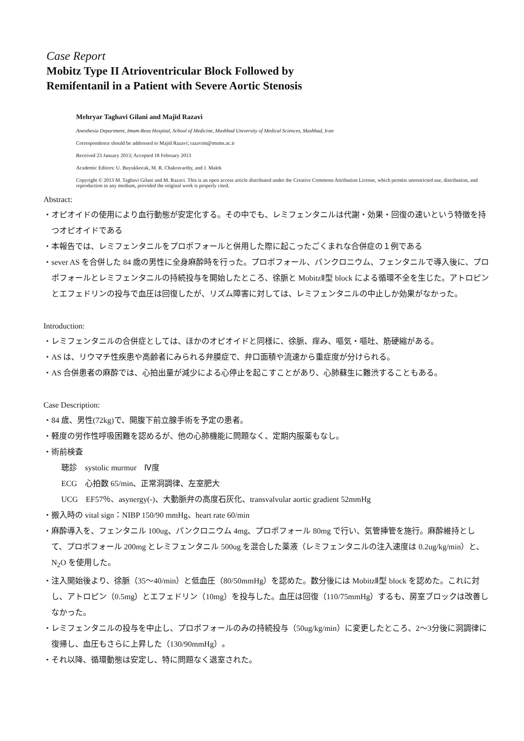Case Report
Mobitz Type II Atrioventricular Block Followed by
Remifentanil in a Patient with Severe Aortic Stenosis
Mehryar Taghavi Gilani and Majid Razavi
Anesthesia Department, Imam-Reza Hospital, School of Medicine, Mashhad University of Medical Sciences, Mashhad, Iran
Correspondence should be addressed to Majid Razavi; razavim@mums.ac.ir
Received 23 January 2013; Accepted 18 February 2013
Academic Editors: U. Buyukkocak, M. R. Chakravarthy, and J. Malek
Copyright © 2013 M. Taghavi Gilani and M. Razavi. This is an open access article distributed under the Creative Commons Attribution License, which permits unrestricted use, distribution, and reproduction in any medium, provided the original work is properly cited.
Abstract:
・オピオイドの使用により血行動態が安定化する。その中でも、レミフェンタニルは代謝・効果・回復の速いという特徴を持つオピオイドである
・本報告では、レミフェンタニルをプロポフォールと併用した際に起こったごくまれな合併症の１例である
・sever AS を合併した 84 歳の男性に全身麻酔時を行った。プロポフォール、パンクロニウム、フェンタニルで導入後に、プロポフォールとレミフェンタニルの持続投与を開始したところ、徐脈と MobitzⅡ型 block による循環不全を生じた。アトロピンとエフェドリンの投与で血圧は回復したが、リズム障害に対しては、レミフェンタニルの中止しか効果がなかった。
Introduction:
・レミフェンタニルの合併症としては、ほかのオピオイドと同様に、徐脈、痒み、嘔気・嘔吐、筋硬縮がある。
・AS は、リウマチ性疾患や高齢者にみられる弁膜症で、弁口面積や流速から重症度が分けられる。
・AS 合併患者の麻酔では、心拍出量が減少による心停止を起こすことがあり、心肺蘇生に難渋することもある。
Case Description:
・84 歳、男性(72kg)で、開腹下前立腺手術を予定の患者。
・軽度の労作性呼吸困難を認めるが、他の心肺機能に問題なく、定期内服薬もなし。
・術前検査
聴診　systolic murmur　Ⅳ度
ECG　心拍数 65/min、正常洞調律、左室肥大
UCG　EF57％、asynergy(-)、大動脈弁の高度石灰化、transvalvular aortic gradient 52mmHg
・搬入時の vital sign：NIBP 150/90 mmHg、heart rate 60/min
・麻酔導入を、フェンタニル 100ug、パンクロニウム 4mg、プロポフォール 80mg で行い、気管挿管を施行。麻酔維持として、プロポフォール 200mg とレミフェンタニル 500ug を混合した薬液（レミフェンタニルの注入速度は 0.2ug/kg/min）と、N<sub>2</sub>O を使用した。
・注入開始後より、徐脈（35～40/min）と低血圧（80/50mmHg）を認めた。数分後には MobitzⅡ型 block を認めた。これに対し、アトロピン（0.5mg）とエフェドリン（10mg）を投与した。血圧は回復（110/75mmHg）するも、房室ブロックは改善しなかった。
・レミフェンタニルの投与を中止し、プロポフォールのみの持続投与（50ug/kg/min）に変更したところ、2～3分後に洞調律に復帰し、血圧もさらに上昇した（130/90mmHg）。
・それ以降、循環動態は安定し、特に問題なく退室された。